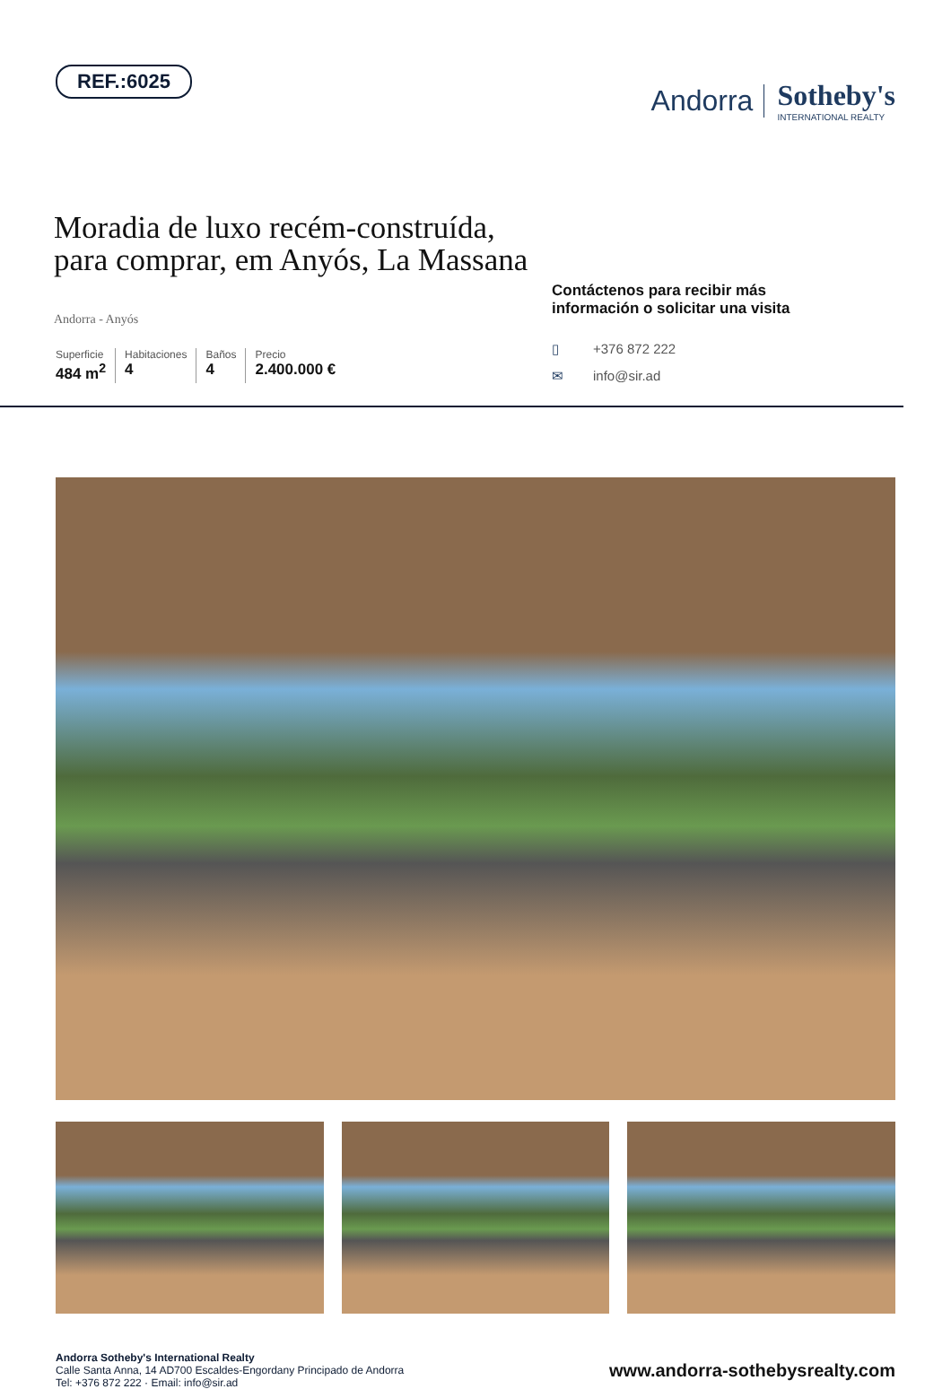REF.:6025
Andorra Sotheby's
INTERNATIONAL REALTY
Moradia de luxo recém-construída,
para comprar, em Anyós, La Massana
Andorra - Anyós
Superficie
484 m<sup>2</sup>
Habitaciones
4
Baños
4
Precio
2.400.000 €
Contáctenos para recibir más información o solicitar una visita
▯ +376 872 222
✉ info@sir.ad
Andorra Sotheby's International Realty
Calle Santa Anna, 14 AD700 Escaldes-Engordany Principado de Andorra
Tel: +376 872 222 · Email: info@sir.ad
www.andorra-sothebysrealty.com